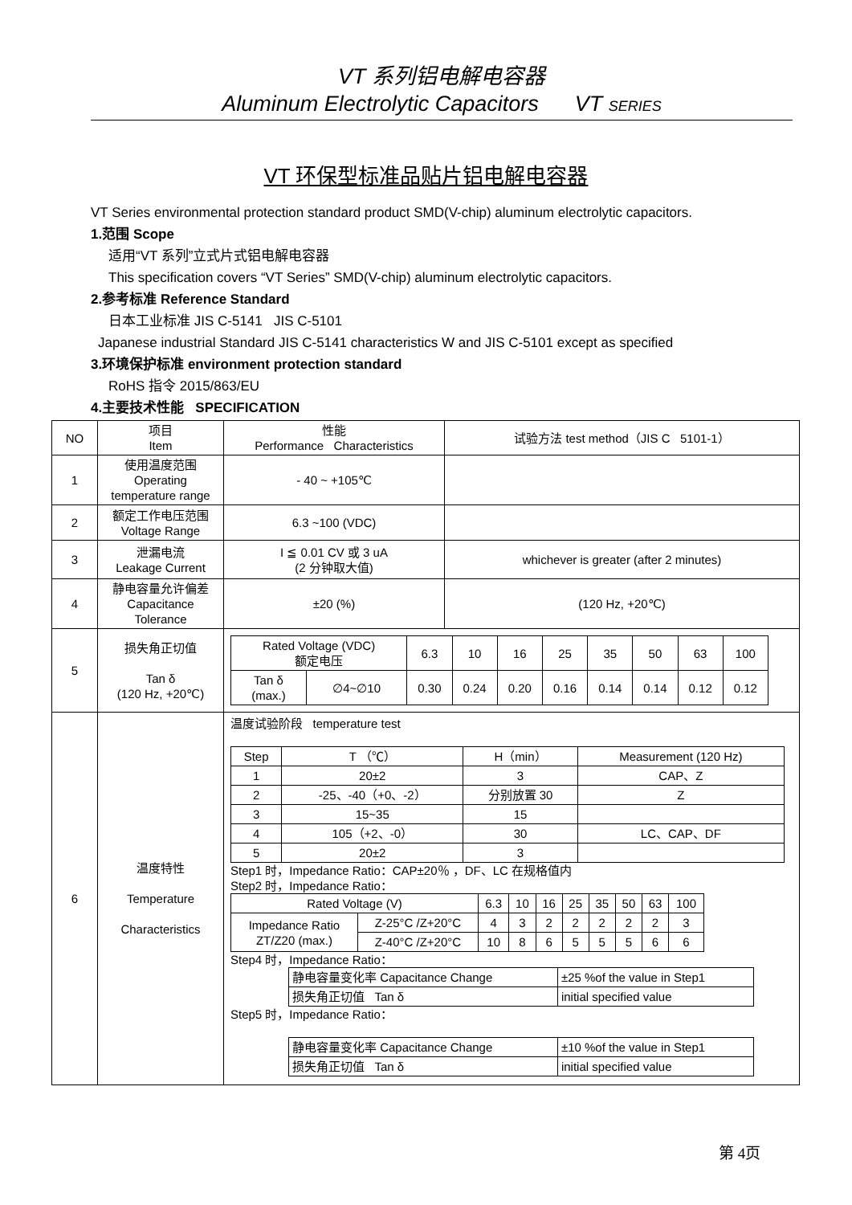VT 系列铝电解电容器
Aluminum Electrolytic Capacitors VT SERIES
VT 环保型标准品贴片铝电解电容器
VT Series environmental protection standard product SMD(V-chip) aluminum electrolytic capacitors.
1.范围 Scope
适用“VT 系列”立式片式铝电解电容器
This specification covers “VT Series” SMD(V-chip) aluminum electrolytic capacitors.
2.参考标准 Reference Standard
日本工业标准 JIS C-5141 JIS C-5101
Japanese industrial Standard JIS C-5141 characteristics W and JIS C-5101 except as specified
3.环境保护标准 environment protection standard
RoHS 指令 2015/863/EU
4.主要技术性能 SPECIFICATION
| NO | 项目 Item | 性能 Performance Characteristics | 试验方法 test method（JIS C 5101-1） |
| 1 | 使用温度范围 Operating temperature range | - 40 ~ +105℃ | |
| 2 | 额定工作电压范围 Voltage Range | 6.3 ~100 (VDC) | |
| 3 | 泄漏电流 Leakage Current | I ≦ 0.01 CV 或 3 uA (2 分钟取大值) | whichever is greater (after 2 minutes) |
| 4 | 静电容量允许偏差 Capacitance Tolerance | ±20 (%) | (120 Hz, +20℃) |
| 5 | 损失角正切值 Tan δ (120 Hz, +20℃) | / Rated Voltage (VDC) 额定电压 / / 6.3 / 10 / 16 / 25 / 35 / 50 / 63 / 100 / / Tan δ (max.) / ∅4~∅10 / 0.30 / 0.24 / 0.20 / 0.16 / 0.14 / 0.14 / 0.12 / 0.12 / | |
| 6 | 温度特性 Temperature Characteristics | 温度试验阶段 temperature test / Step / T （℃） / H（min） / Measurement (120 Hz) / / 1 / 20±2 / 3 / CAP、Z / / 2 / -25、-40（+0、-2） / 分别放置 30 / Z / / 3 / 15~35 / 15 / / / 4 / 105（+2、-0） / 30 / LC、CAP、DF / / 5 / 20±2 / 3 / / Step1 时，Impedance Ratio：CAP±20％ ，DF、LC 在规格值内 Step2 时，Impedance Ratio： / Rated Voltage (V) / / 6.3 / 10 / 16 / 25 / 35 / 50 / 63 / 100 / / Impedance Ratio ZT/Z20 (max.) / Z-25°C /Z+20°C / 4 / 3 / 2 / 2 / 2 / 2 / 2 / 3 / / / Z-40°C /Z+20°C / 10 / 8 / 6 / 5 / 5 / 5 / 6 / 6 / Step4 时，Impedance Ratio： / 静电容量变化率 Capacitance Change / ±25 %of the value in Step1 / / 损失角正切值 Tan δ / initial specified value / Step5 时，Impedance Ratio： / 静电容量变化率 Capacitance Change / ±10 %of the value in Step1 / / 损失角正切值 Tan δ / initial specified value / | |
第 4页